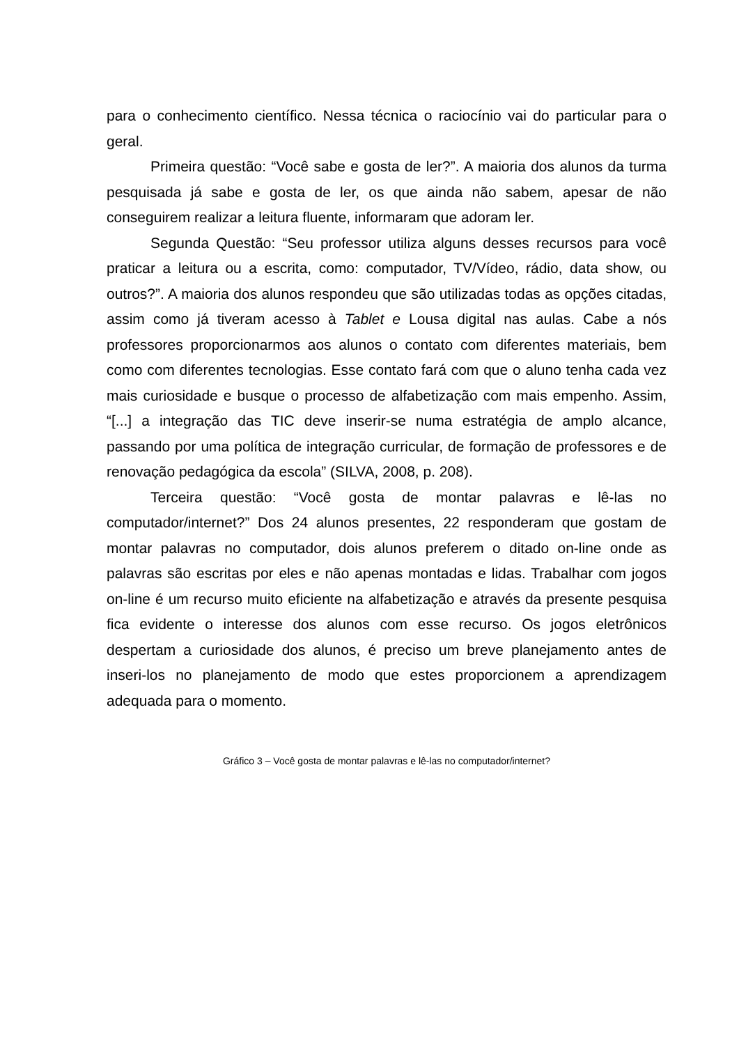para o conhecimento científico. Nessa técnica o raciocínio vai do particular para o geral.
Primeira questão: “Você sabe e gosta de ler?”. A maioria dos alunos da turma pesquisada já sabe e gosta de ler, os que ainda não sabem, apesar de não conseguirem realizar a leitura fluente, informaram que adoram ler.
Segunda Questão: “Seu professor utiliza alguns desses recursos para você praticar a leitura ou a escrita, como: computador, TV/Vídeo, rádio, data show, ou outros?”. A maioria dos alunos respondeu que são utilizadas todas as opções citadas, assim como já tiveram acesso à Tablet e Lousa digital nas aulas. Cabe a nós professores proporcionarmos aos alunos o contato com diferentes materiais, bem como com diferentes tecnologias. Esse contato fará com que o aluno tenha cada vez mais curiosidade e busque o processo de alfabetização com mais empenho. Assim, “[...] a integração das TIC deve inserir-se numa estratégia de amplo alcance, passando por uma política de integração curricular, de formação de professores e de renovação pedagógica da escola” (SILVA, 2008, p. 208).
Terceira questão: “Você gosta de montar palavras e lê-las no computador/internet?” Dos 24 alunos presentes, 22 responderam que gostam de montar palavras no computador, dois alunos preferem o ditado on-line onde as palavras são escritas por eles e não apenas montadas e lidas. Trabalhar com jogos on-line é um recurso muito eficiente na alfabetização e através da presente pesquisa fica evidente o interesse dos alunos com esse recurso. Os jogos eletrônicos despertam a curiosidade dos alunos, é preciso um breve planejamento antes de inseri-los no planejamento de modo que estes proporcionem a aprendizagem adequada para o momento.
Gráfico 3 – Você gosta de montar palavras e lê-las no computador/internet?